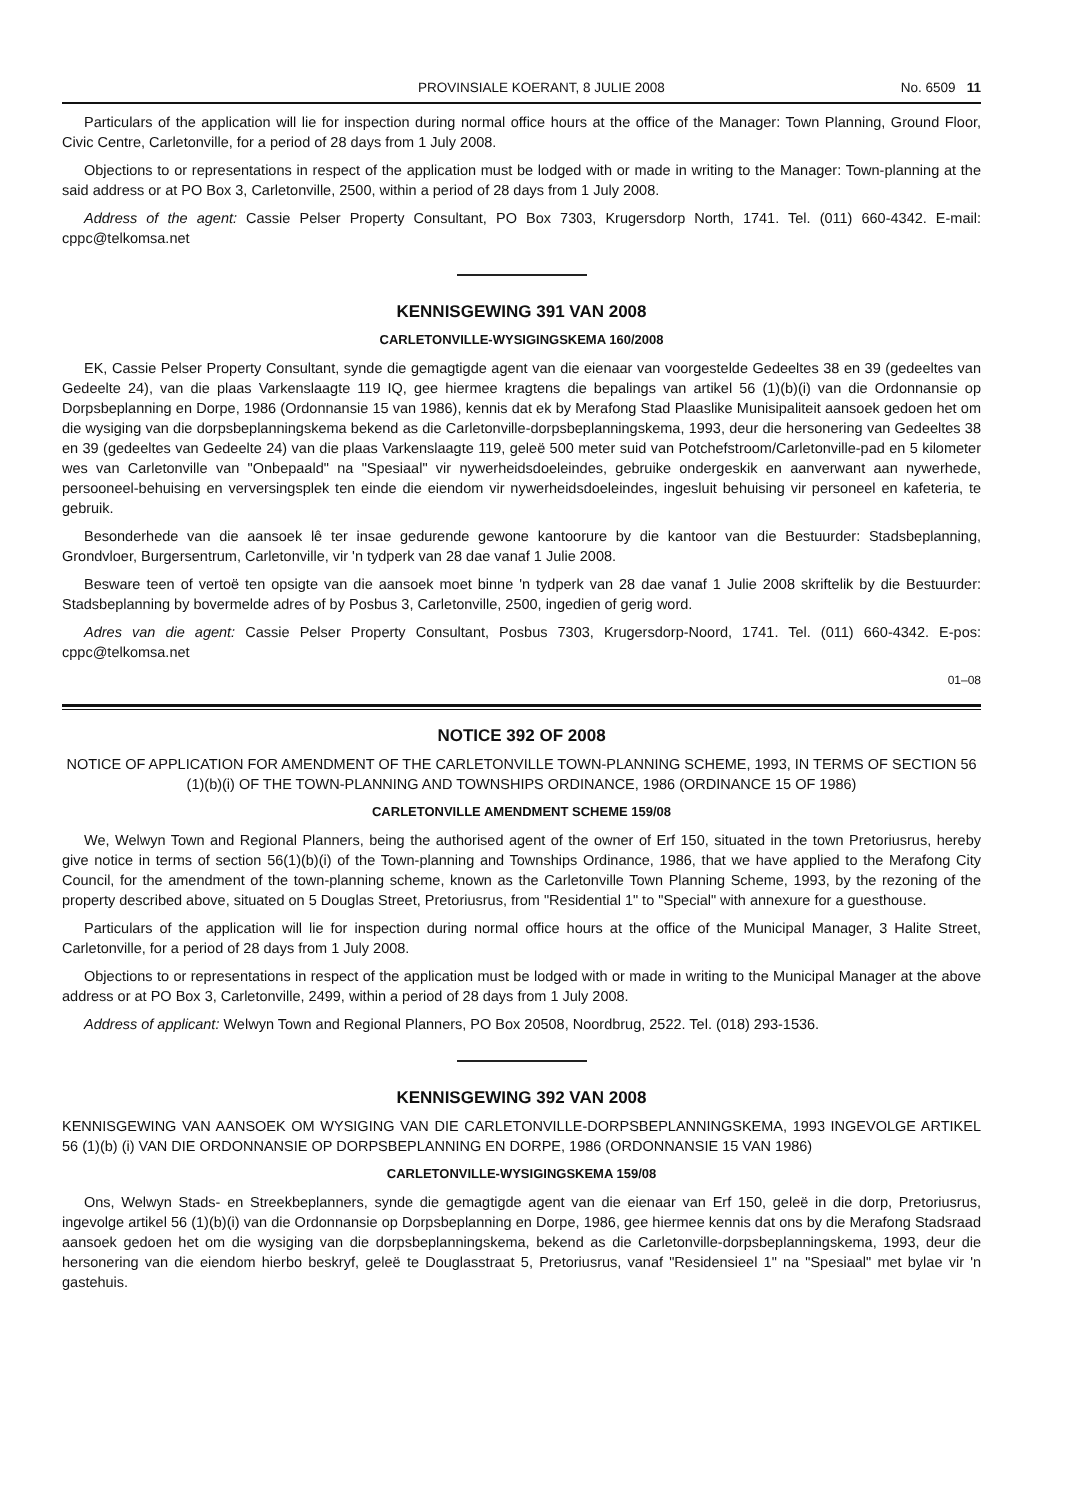PROVINSIALE KOERANT, 8 JULIE 2008 No. 6509 11
Particulars of the application will lie for inspection during normal office hours at the office of the Manager: Town Planning, Ground Floor, Civic Centre, Carletonville, for a period of 28 days from 1 July 2008.
Objections to or representations in respect of the application must be lodged with or made in writing to the Manager: Town-planning at the said address or at PO Box 3, Carletonville, 2500, within a period of 28 days from 1 July 2008.
Address of the agent: Cassie Pelser Property Consultant, PO Box 7303, Krugersdorp North, 1741. Tel. (011) 660-4342. E-mail: cppc@telkomsa.net
KENNISGEWING 391 VAN 2008
CARLETONVILLE-WYSIGINGSKEMA 160/2008
EK, Cassie Pelser Property Consultant, synde die gemagtigde agent van die eienaar van voorgestelde Gedeeltes 38 en 39 (gedeeltes van Gedeelte 24), van die plaas Varkenslaagte 119 IQ, gee hiermee kragtens die bepalings van artikel 56 (1)(b)(i) van die Ordonnansie op Dorpsbeplanning en Dorpe, 1986 (Ordonnansie 15 van 1986), kennis dat ek by Merafong Stad Plaaslike Munisipaliteit aansoek gedoen het om die wysiging van die dorpsbeplanningskema bekend as die Carletonville-dorpsbeplanningskema, 1993, deur die hersonering van Gedeeltes 38 en 39 (gedeeltes van Gedeelte 24) van die plaas Varkenslaagte 119, geleë 500 meter suid van Potchefstroom/Carletonville-pad en 5 kilometer wes van Carletonville van "Onbepaald" na "Spesiaal" vir nywerheidsdoeleindes, gebruike ondergeskik en aanverwant aan nywerhede, persooneel-behuising en verversingsplek ten einde die eiendom vir nywerheidsdoeleindes, ingesluit behuising vir personeel en kafeteria, te gebruik.
Besonderhede van die aansoek lê ter insae gedurende gewone kantoorure by die kantoor van die Bestuurder: Stadsbeplanning, Grondvloer, Burgersentrum, Carletonville, vir 'n tydperk van 28 dae vanaf 1 Julie 2008.
Besware teen of vertoë ten opsigte van die aansoek moet binne 'n tydperk van 28 dae vanaf 1 Julie 2008 skriftelik by die Bestuurder: Stadsbeplanning by bovermelde adres of by Posbus 3, Carletonville, 2500, ingedien of gerig word.
Adres van die agent: Cassie Pelser Property Consultant, Posbus 7303, Krugersdorp-Noord, 1741. Tel. (011) 660-4342. E-pos: cppc@telkomsa.net
01–08
NOTICE 392 OF 2008
NOTICE OF APPLICATION FOR AMENDMENT OF THE CARLETONVILLE TOWN-PLANNING SCHEME, 1993, IN TERMS OF SECTION 56 (1)(b)(i) OF THE TOWN-PLANNING AND TOWNSHIPS ORDINANCE, 1986 (ORDINANCE 15 OF 1986)
CARLETONVILLE AMENDMENT SCHEME 159/08
We, Welwyn Town and Regional Planners, being the authorised agent of the owner of Erf 150, situated in the town Pretoriusrus, hereby give notice in terms of section 56(1)(b)(i) of the Town-planning and Townships Ordinance, 1986, that we have applied to the Merafong City Council, for the amendment of the town-planning scheme, known as the Carletonville Town Planning Scheme, 1993, by the rezoning of the property described above, situated on 5 Douglas Street, Pretoriusrus, from "Residential 1" to "Special" with annexure for a guesthouse.
Particulars of the application will lie for inspection during normal office hours at the office of the Municipal Manager, 3 Halite Street, Carletonville, for a period of 28 days from 1 July 2008.
Objections to or representations in respect of the application must be lodged with or made in writing to the Municipal Manager at the above address or at PO Box 3, Carletonville, 2499, within a period of 28 days from 1 July 2008.
Address of applicant: Welwyn Town and Regional Planners, PO Box 20508, Noordbrug, 2522. Tel. (018) 293-1536.
KENNISGEWING 392 VAN 2008
KENNISGEWING VAN AANSOEK OM WYSIGING VAN DIE CARLETONVILLE-DORPSBEPLANNINGSKEMA, 1993 INGEVOLGE ARTIKEL 56 (1)(b) (i) VAN DIE ORDONNANSIE OP DORPSBEPLANNING EN DORPE, 1986 (ORDONNANSIE 15 VAN 1986)
CARLETONVILLE-WYSIGINGSKEMA 159/08
Ons, Welwyn Stads- en Streekbeplanners, synde die gemagtigde agent van die eienaar van Erf 150, geleë in die dorp, Pretoriusrus, ingevolge artikel 56 (1)(b)(i) van die Ordonnansie op Dorpsbeplanning en Dorpe, 1986, gee hiermee kennis dat ons by die Merafong Stadsraad aansoek gedoen het om die wysiging van die dorpsbeplanningskema, bekend as die Carletonville-dorpsbeplanningskema, 1993, deur die hersonering van die eiendom hierbo beskryf, geleë te Douglasstraat 5, Pretoriusrus, vanaf "Residensieel 1" na "Spesiaal" met bylae vir 'n gastehuis.